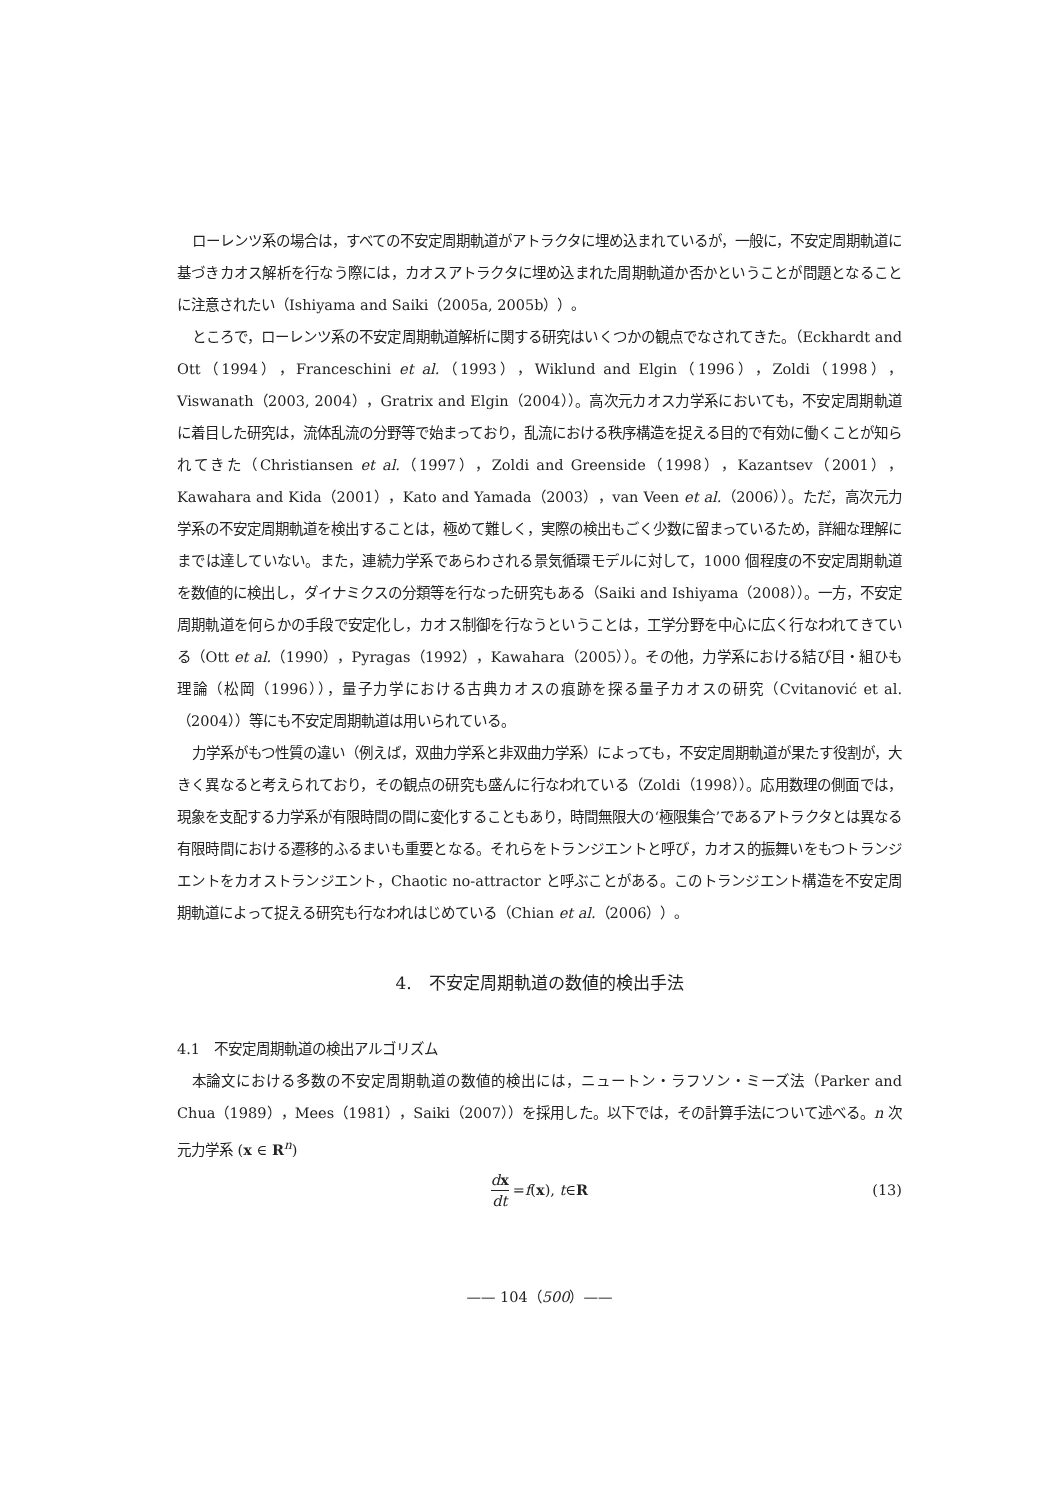ローレンツ系の場合は，すべての不安定周期軌道がアトラクタに埋め込まれているが，一般に，不安定周期軌道に基づきカオス解析を行なう際には，カオスアトラクタに埋め込まれた周期軌道か否かということが問題となることに注意されたい（Ishiyama and Saiki（2005a, 2005b））。
ところで，ローレンツ系の不安定周期軌道解析に関する研究はいくつかの観点でなされてきた。（Eckhardt and Ott（1994），Franceschini et al.（1993），Wiklund and Elgin（1996），Zoldi（1998），Viswanath（2003, 2004），Gratrix and Elgin（2004））。高次元カオス力学系においても，不安定周期軌道に着目した研究は，流体乱流の分野等で始まっており，乱流における秩序構造を捉える目的で有効に働くことが知られてきた（Christiansen et al.（1997），Zoldi and Greenside（1998），Kazantsev（2001），Kawahara and Kida（2001），Kato and Yamada（2003），van Veen et al.（2006））。ただ，高次元力学系の不安定周期軌道を検出することは，極めて難しく，実際の検出もごく少数に留まっているため，詳細な理解にまでは達していない。また，連続力学系であらわされる景気循環モデルに対して，1000 個程度の不安定周期軌道を数値的に検出し，ダイナミクスの分類等を行なった研究もある（Saiki and Ishiyama（2008））。一方，不安定周期軌道を何らかの手段で安定化し，カオス制御を行なうということは，工学分野を中心に広く行なわれてきている（Ott et al.（1990），Pyragas（1992），Kawahara（2005））。その他，力学系における結び目・組ひも理論（松岡（1996）），量子力学における古典カオスの痕跡を探る量子カオスの研究（Cvitanović et al.（2004））等にも不安定周期軌道は用いられている。
力学系がもつ性質の違い（例えば，双曲力学系と非双曲力学系）によっても，不安定周期軌道が果たす役割が，大きく異なると考えられており，その観点の研究も盛んに行なわれている（Zoldi（1998））。応用数理の側面では，現象を支配する力学系が有限時間の間に変化することもあり，時間無限大の‘極限集合’であるアトラクタとは異なる有限時間における遷移的ふるまいも重要となる。それらをトランジエントと呼び，カオス的振舞いをもつトランジエントをカオストランジエント，Chaotic no-attractor と呼ぶことがある。このトランジエント構造を不安定周期軌道によって捉える研究も行なわれはじめている（Chian et al.（2006））。
4.　不安定周期軌道の数値的検出手法
4.1　不安定周期軌道の検出アルゴリズム
本論文における多数の不安定周期軌道の数値的検出には，ニュートン・ラフソン・ミーズ法（Parker and Chua（1989），Mees（1981），Saiki（2007））を採用した。以下では，その計算手法について述べる。n 次元力学系 (x ∈ R<sup>n</sup>)
dx dt = f (x), t ∈ R (13)
—— 104（500）——